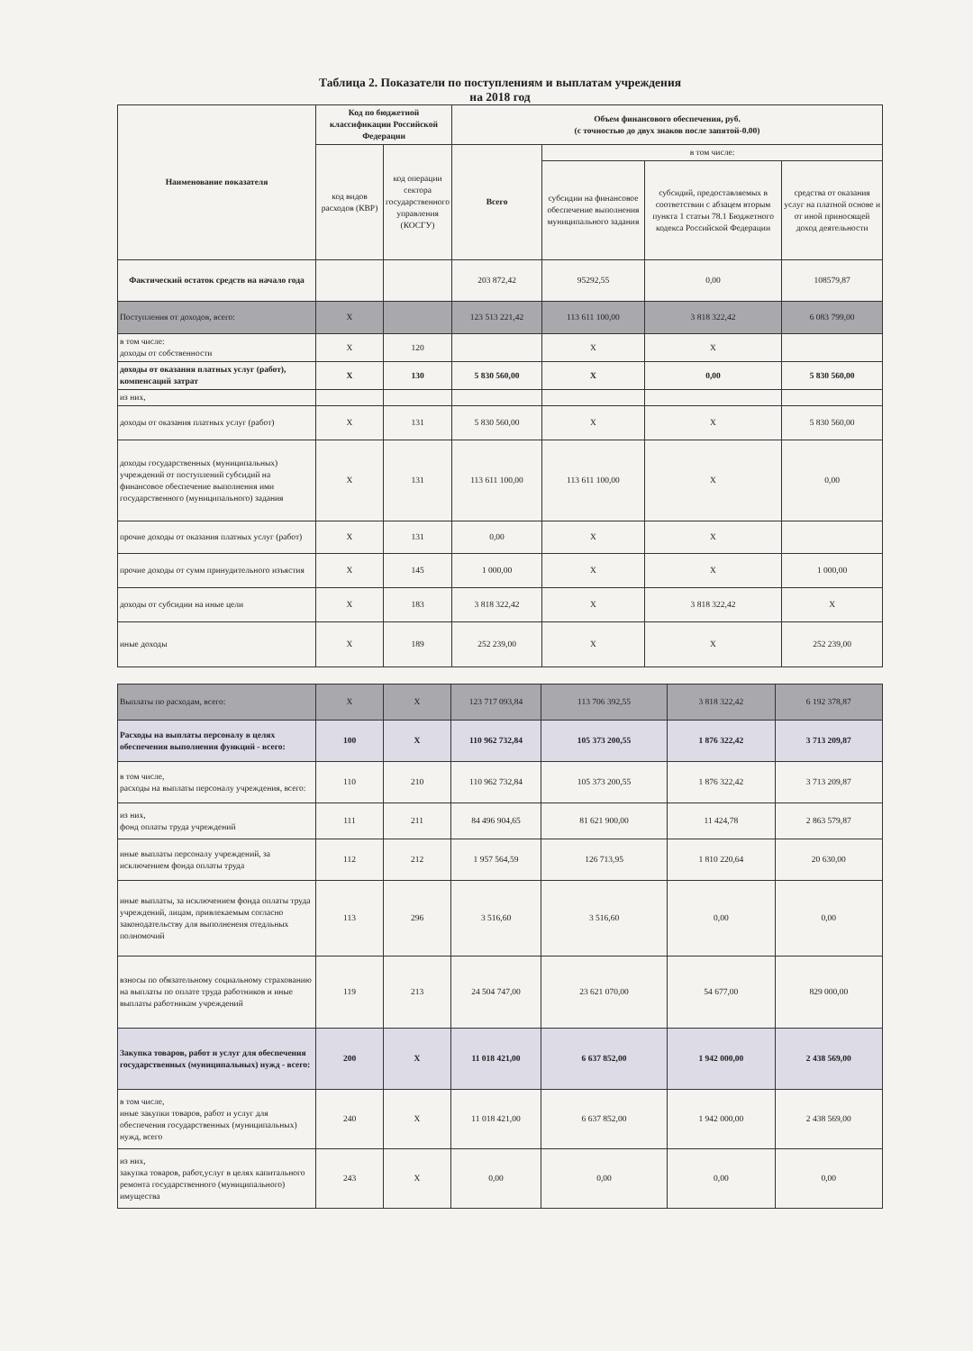Таблица 2. Показатели по поступлениям и выплатам учреждения
на 2018 год
| Наименование показателя | Код по бюджетной классификации Российской Федерации | | Объем финансового обеспечения, руб. (с точностью до двух знаков после запятой-0.00) | | | |
| --- | --- | --- | --- | --- | --- | --- |
| | код видов расходов (КВР) | код операции сектора государственного управления (КОСГУ) | Всего | в том числе: | | |
| | | | | субсидии на финансовое обеспечение выполнения муниципального задания | субсидий, предоставляемых в соответствии с абзацем вторым пункта 1 статьи 78.1 Бюджетного кодекса Российской Федерации | средства от оказания услуг на платной основе и от иной приносящей доход деятельности |
| Фактический остаток средств на начало года | | | 203 872,42 | 95292,55 | 0,00 | 108579,87 |
| Поступления от доходов, всего: | X | | 123 513 221,42 | 113 611 100,00 | 3 818 322,42 | 6 083 799,00 |
| в том числе: доходы от собственности | X | 120 | | X | X | |
| доходы от оказания платных услуг (работ), компенсаций затрат | X | 130 | 5 830 560,00 | X | 0,00 | 5 830 560,00 |
| из них, | | | | | | |
| доходы от оказания платных услуг (работ) | X | 131 | 5 830 560,00 | X | X | 5 830 560,00 |
| доходы государственных (муниципальных) учреждений от поступлений субсидий на финансовое обеспечение выполнения ими государственного (муниципального) задания | X | 131 | 113 611 100,00 | 113 611 100,00 | X | 0,00 |
| прочие доходы от оказания платных услуг (работ) | X | 131 | 0,00 | X | X | |
| прочие доходы от сумм принудительного изъястия | X | 145 | 1 000,00 | X | X | 1 000,00 |
| доходы от субсидии на иные цели | X | 183 | 3 818 322,42 | X | 3 818 322,42 | X |
| иные доходы | X | 189 | 252 239,00 | X | X | 252 239,00 |
| Выплаты по расходам, всего: | X | X | 123 717 093,84 | 113 706 392,55 | 3 818 322,42 | 6 192 378,87 |
| Расходы на выплаты персоналу в целях обеспечения выполнения функций - всего: | 100 | X | 110 962 732,84 | 105 373 200,55 | 1 876 322,42 | 3 713 209,87 |
| в том числе, расходы на выплаты персоналу учреждения, всего: | 110 | 210 | 110 962 732,84 | 105 373 200,55 | 1 876 322,42 | 3 713 209,87 |
| из них, фонд оплаты труда учреждений | 111 | 211 | 84 496 904,65 | 81 621 900,00 | 11 424,78 | 2 863 579,87 |
| иные выплаты персоналу учреждений, за исключением фонда оплаты труда | 112 | 212 | 1 957 564,59 | 126 713,95 | 1 810 220,64 | 20 630,00 |
| иные выплаты, за исключением фонда оплаты труда учреждений, лицам, привлекаемым согласно законодательству для выполненеия отедльных полномочий | 113 | 296 | 3 516,60 | 3 516,60 | 0,00 | 0,00 |
| взносы по обязательному социальному страхованию на выплаты по оплате труда работников и иные выплаты работникам учреждений | 119 | 213 | 24 504 747,00 | 23 621 070,00 | 54 677,00 | 829 000,00 |
| Закупка товаров, работ и услуг для обеспечения государственных (муниципальных) нужд - всего: | 200 | X | 11 018 421,00 | 6 637 852,00 | 1 942 000,00 | 2 438 569,00 |
| в том числе, иные закупки товаров, работ и услуг для обеспечения государственных (муниципальных) нужд, всего | 240 | X | 11 018 421,00 | 6 637 852,00 | 1 942 000,00 | 2 438 569,00 |
| из них, закупка товаров, работ,услуг в целях капитального ремонта государственного (муниципального) имущества | 243 | X | 0,00 | 0,00 | 0,00 | 0,00 |